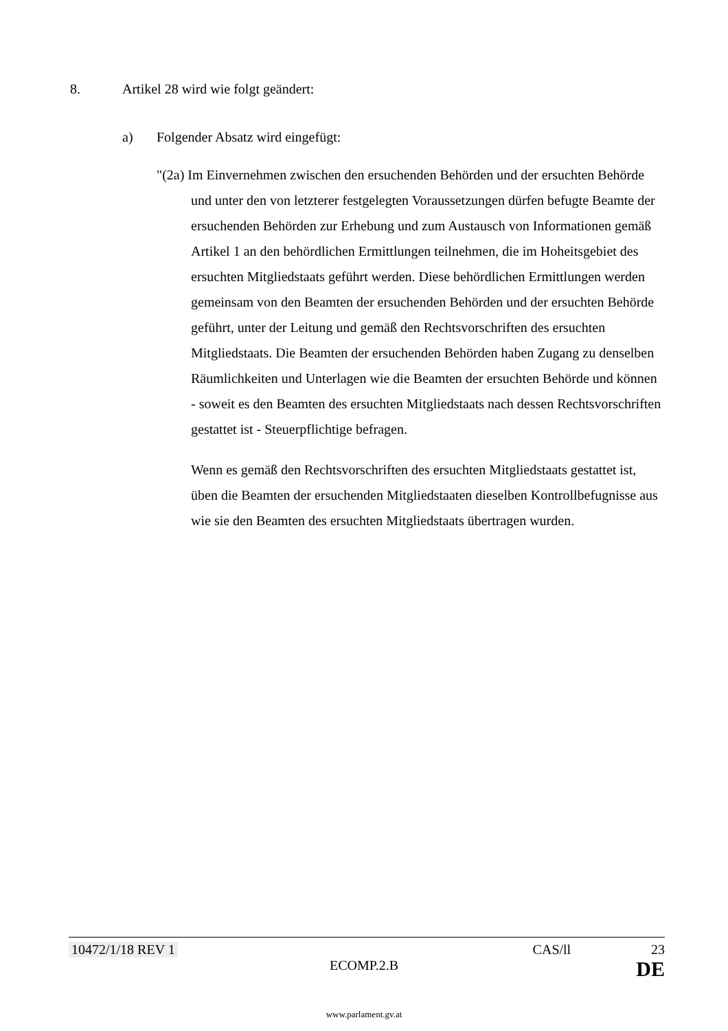8. Artikel 28 wird wie folgt geändert:
a) Folgender Absatz wird eingefügt:
"(2a) Im Einvernehmen zwischen den ersuchenden Behörden und der ersuchten Behörde und unter den von letzterer festgelegten Voraussetzungen dürfen befugte Beamte der ersuchenden Behörden zur Erhebung und zum Austausch von Informationen gemäß Artikel 1 an den behördlichen Ermittlungen teilnehmen, die im Hoheitsgebiet des ersuchten Mitgliedstaats geführt werden. Diese behördlichen Ermittlungen werden gemeinsam von den Beamten der ersuchenden Behörden und der ersuchten Behörde geführt, unter der Leitung und gemäß den Rechtsvorschriften des ersuchten Mitgliedstaats. Die Beamten der ersuchenden Behörden haben Zugang zu denselben Räumlichkeiten und Unterlagen wie die Beamten der ersuchten Behörde und können - soweit es den Beamten des ersuchten Mitgliedstaats nach dessen Rechtsvorschriften gestattet ist - Steuerpflichtige befragen.
Wenn es gemäß den Rechtsvorschriften des ersuchten Mitgliedstaats gestattet ist, üben die Beamten der ersuchenden Mitgliedstaaten dieselben Kontrollbefugnisse aus wie sie den Beamten des ersuchten Mitgliedstaats übertragen wurden.
10472/1/18 REV 1 CAS/ll 23
ECOMP.2.B DE
www.parlament.gv.at